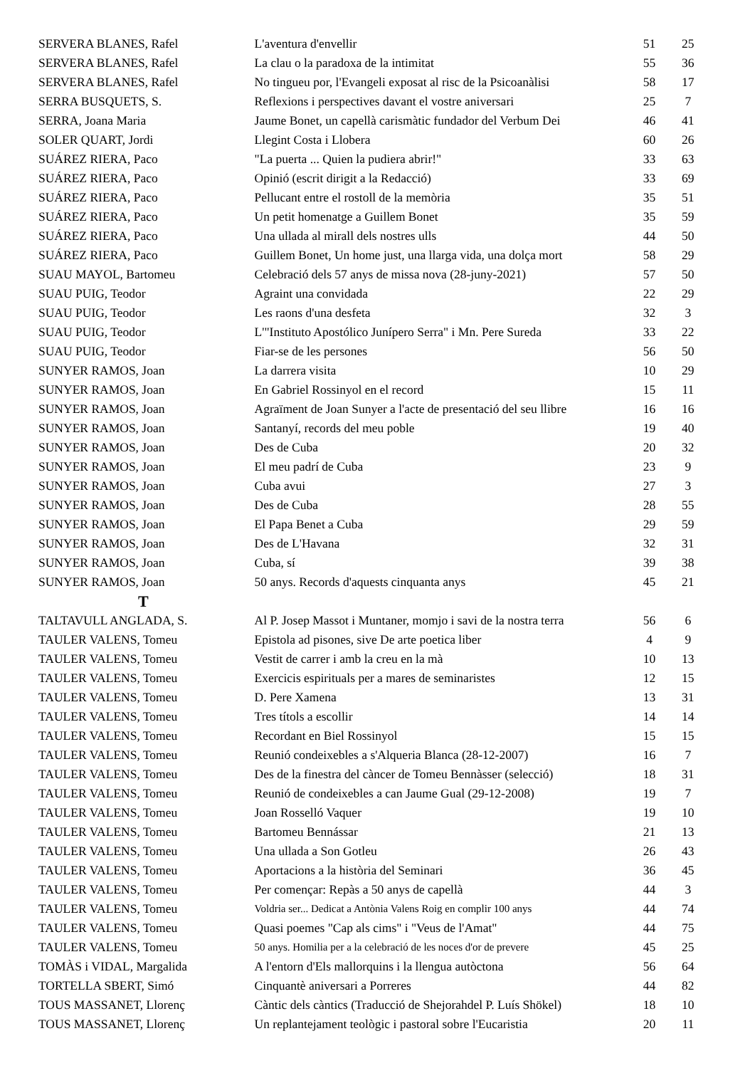| SERVERA BLANES, Rafel | L'aventura d'envellir | 51 | 25 |
| SERVERA BLANES, Rafel | La clau o la paradoxa de la intimitat | 55 | 36 |
| SERVERA BLANES, Rafel | No tingueu por, l'Evangeli exposat al risc de la Psicoanàlisi | 58 | 17 |
| SERRA BUSQUETS, S. | Reflexions i perspectives davant el vostre aniversari | 25 | 7 |
| SERRA, Joana Maria | Jaume Bonet, un capellà carismàtic fundador del Verbum Dei | 46 | 41 |
| SOLER QUART, Jordi | Llegint Costa i Llobera | 60 | 26 |
| SUÁREZ RIERA, Paco | "La puerta ... Quien la pudiera abrir!" | 33 | 63 |
| SUÁREZ RIERA, Paco | Opinió (escrit dirigit a la Redacció) | 33 | 69 |
| SUÁREZ RIERA, Paco | Pellucant entre el rostoll de la memòria | 35 | 51 |
| SUÁREZ RIERA, Paco | Un petit homenatge a Guillem Bonet | 35 | 59 |
| SUÁREZ RIERA, Paco | Una ullada al mirall dels nostres ulls | 44 | 50 |
| SUÁREZ RIERA, Paco | Guillem Bonet, Un home just, una llarga vida, una dolça mort | 58 | 29 |
| SUAU MAYOL, Bartomeu | Celebració dels 57 anys de missa nova (28-juny-2021) | 57 | 50 |
| SUAU PUIG, Teodor | Agraint una convidada | 22 | 29 |
| SUAU PUIG, Teodor | Les raons d'una desfeta | 32 | 3 |
| SUAU PUIG, Teodor | L'"Instituto Apostólico Junípero Serra" i Mn. Pere Sureda | 33 | 22 |
| SUAU PUIG, Teodor | Fiar-se de les persones | 56 | 50 |
| SUNYER RAMOS, Joan | La darrera visita | 10 | 29 |
| SUNYER RAMOS, Joan | En Gabriel Rossinyol en el record | 15 | 11 |
| SUNYER RAMOS, Joan | Agraïment de Joan Sunyer a l'acte de presentació del seu llibre | 16 | 16 |
| SUNYER RAMOS, Joan | Santanyí, records del meu poble | 19 | 40 |
| SUNYER RAMOS, Joan | Des de Cuba | 20 | 32 |
| SUNYER RAMOS, Joan | El meu padrí de Cuba | 23 | 9 |
| SUNYER RAMOS, Joan | Cuba avui | 27 | 3 |
| SUNYER RAMOS, Joan | Des de Cuba | 28 | 55 |
| SUNYER RAMOS, Joan | El Papa Benet a Cuba | 29 | 59 |
| SUNYER RAMOS, Joan | Des de L'Havana | 32 | 31 |
| SUNYER RAMOS, Joan | Cuba, sí | 39 | 38 |
| SUNYER RAMOS, Joan | 50 anys. Records d'aquests cinquanta anys | 45 | 21 |
| T | | | |
| TALTAVULL ANGLADA, S. | Al P. Josep Massot i Muntaner, momjo i savi de la nostra terra | 56 | 6 |
| TAULER VALENS, Tomeu | Epistola ad pisones, sive De arte poetica liber | 4 | 9 |
| TAULER VALENS, Tomeu | Vestit de carrer i amb la creu en la mà | 10 | 13 |
| TAULER VALENS, Tomeu | Exercicis espirituals per a mares de seminaristes | 12 | 15 |
| TAULER VALENS, Tomeu | D. Pere Xamena | 13 | 31 |
| TAULER VALENS, Tomeu | Tres títols a escollir | 14 | 14 |
| TAULER VALENS, Tomeu | Recordant en Biel Rossinyol | 15 | 15 |
| TAULER VALENS, Tomeu | Reunió condeixebles a s'Alqueria Blanca (28-12-2007) | 16 | 7 |
| TAULER VALENS, Tomeu | Des de la finestra del càncer de Tomeu Bennàsser (selecció) | 18 | 31 |
| TAULER VALENS, Tomeu | Reunió de condeixebles a can Jaume Gual (29-12-2008) | 19 | 7 |
| TAULER VALENS, Tomeu | Joan Rosselló Vaquer | 19 | 10 |
| TAULER VALENS, Tomeu | Bartomeu Bennássar | 21 | 13 |
| TAULER VALENS, Tomeu | Una ullada a Son Gotleu | 26 | 43 |
| TAULER VALENS, Tomeu | Aportacions a la història del Seminari | 36 | 45 |
| TAULER VALENS, Tomeu | Per començar: Repàs a 50 anys de capellà | 44 | 3 |
| TAULER VALENS, Tomeu | Voldria ser... Dedicat a Antònia Valens Roig en complir 100 anys | 44 | 74 |
| TAULER VALENS, Tomeu | Quasi poemes "Cap als cims" i "Veus de l'Amat" | 44 | 75 |
| TAULER VALENS, Tomeu | 50 anys. Homilia per a la celebració de les noces d'or de prevere | 45 | 25 |
| TOMÀS i VIDAL, Margalida | A l'entorn d'Els mallorquins i la llengua autòctona | 56 | 64 |
| TORTELLA SBERT, Simó | Cinquantè aniversari a Porreres | 44 | 82 |
| TOUS MASSANET, Llorenç | Càntic dels càntics (Traducció de Shejorahdel P. Luís Shökel) | 18 | 10 |
| TOUS MASSANET, Llorenç | Un replantejament teològic i pastoral sobre l'Eucaristia | 20 | 11 |